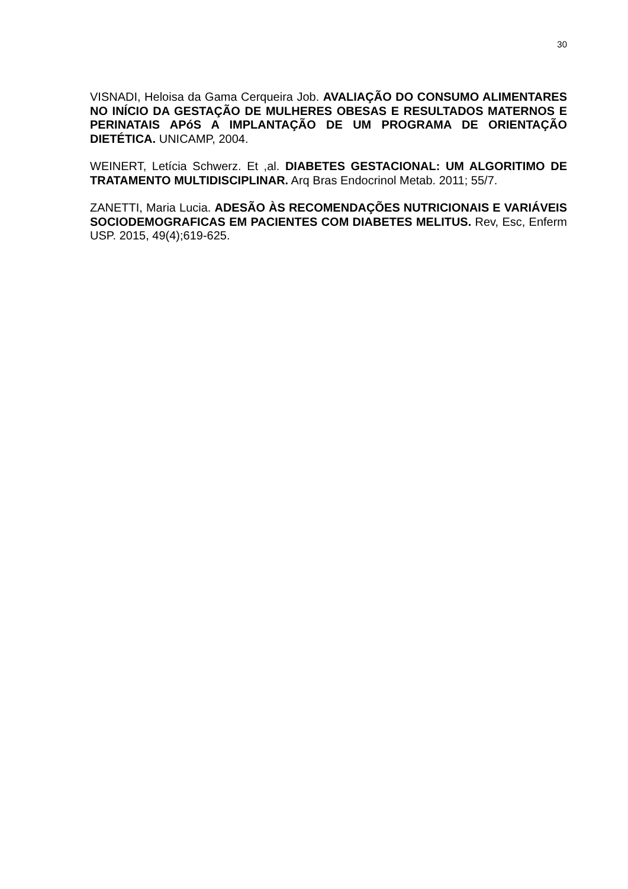30
VISNADI, Heloisa da Gama Cerqueira Job. AVALIAÇÃO DO CONSUMO ALIMENTARES NO INÍCIO DA GESTAÇÃO DE MULHERES OBESAS E RESULTADOS MATERNOS E PERINATAIS APóS A IMPLANTAÇÃO DE UM PROGRAMA DE ORIENTAÇÃO DIETÉTICA. UNICAMP, 2004.
WEINERT, Letícia Schwerz. Et ,al. DIABETES GESTACIONAL: UM ALGORITIMO DE TRATAMENTO MULTIDISCIPLINAR. Arq Bras Endocrinol Metab. 2011; 55/7.
ZANETTI, Maria Lucia. ADESÃO ÀS RECOMENDAÇÕES NUTRICIONAIS E VARIÁVEIS SOCIODEMOGRAFICAS EM PACIENTES COM DIABETES MELITUS. Rev, Esc, Enferm USP. 2015, 49(4);619-625.